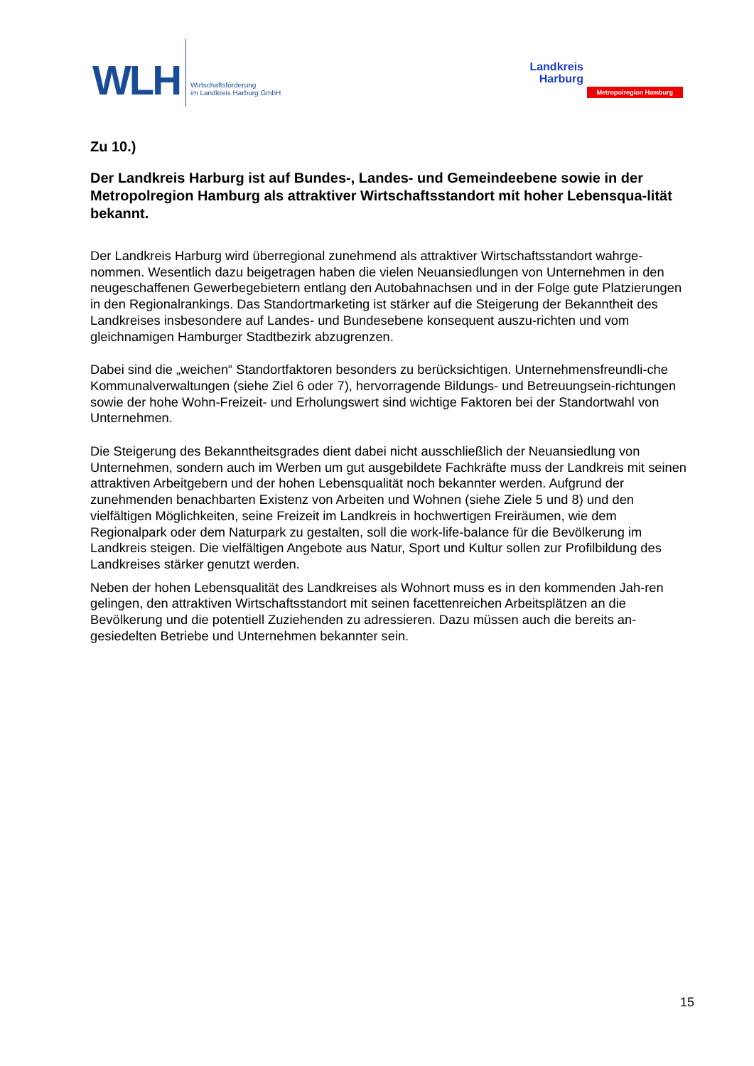WLH
Wirtschaftsförderung
im Landkreis Harburg GmbH
Landkreis
Harburg
Metropolregion Hamburg
Zu 10.)
Der Landkreis Harburg ist auf Bundes-, Landes- und Gemeindeebene sowie in der Metropolregion Hamburg als attraktiver Wirtschaftsstandort mit hoher Lebensqua-lität bekannt.
Der Landkreis Harburg wird überregional zunehmend als attraktiver Wirtschaftsstandort wahrge-nommen. Wesentlich dazu beigetragen haben die vielen Neuansiedlungen von Unternehmen in den neugeschaffenen Gewerbegebietern entlang den Autobahnachsen und in der Folge gute Platzierungen in den Regionalrankings. Das Standortmarketing ist stärker auf die Steigerung der Bekanntheit des Landkreises insbesondere auf Landes- und Bundesebene konsequent auszu-richten und vom gleichnamigen Hamburger Stadtbezirk abzugrenzen.
Dabei sind die „weichen“ Standortfaktoren besonders zu berücksichtigen. Unternehmensfreundli-che Kommunalverwaltungen (siehe Ziel 6 oder 7), hervorragende Bildungs- und Betreuungsein-richtungen sowie der hohe Wohn-Freizeit- und Erholungswert sind wichtige Faktoren bei der Standortwahl von Unternehmen.
Die Steigerung des Bekanntheitsgrades dient dabei nicht ausschließlich der Neuansiedlung von Unternehmen, sondern auch im Werben um gut ausgebildete Fachkräfte muss der Landkreis mit seinen attraktiven Arbeitgebern und der hohen Lebensqualität noch bekannter werden. Aufgrund der zunehmenden benachbarten Existenz von Arbeiten und Wohnen (siehe Ziele 5 und 8) und den vielfältigen Möglichkeiten, seine Freizeit im Landkreis in hochwertigen Freiräumen, wie dem Regionalpark oder dem Naturpark zu gestalten, soll die work-life-balance für die Bevölkerung im Landkreis steigen. Die vielfältigen Angebote aus Natur, Sport und Kultur sollen zur Profilbildung des Landkreises stärker genutzt werden.
Neben der hohen Lebensqualität des Landkreises als Wohnort muss es in den kommenden Jah-ren gelingen, den attraktiven Wirtschaftsstandort mit seinen facettenreichen Arbeitsplätzen an die Bevölkerung und die potentiell Zuziehenden zu adressieren. Dazu müssen auch die bereits an-gesiedelten Betriebe und Unternehmen bekannter sein.
15